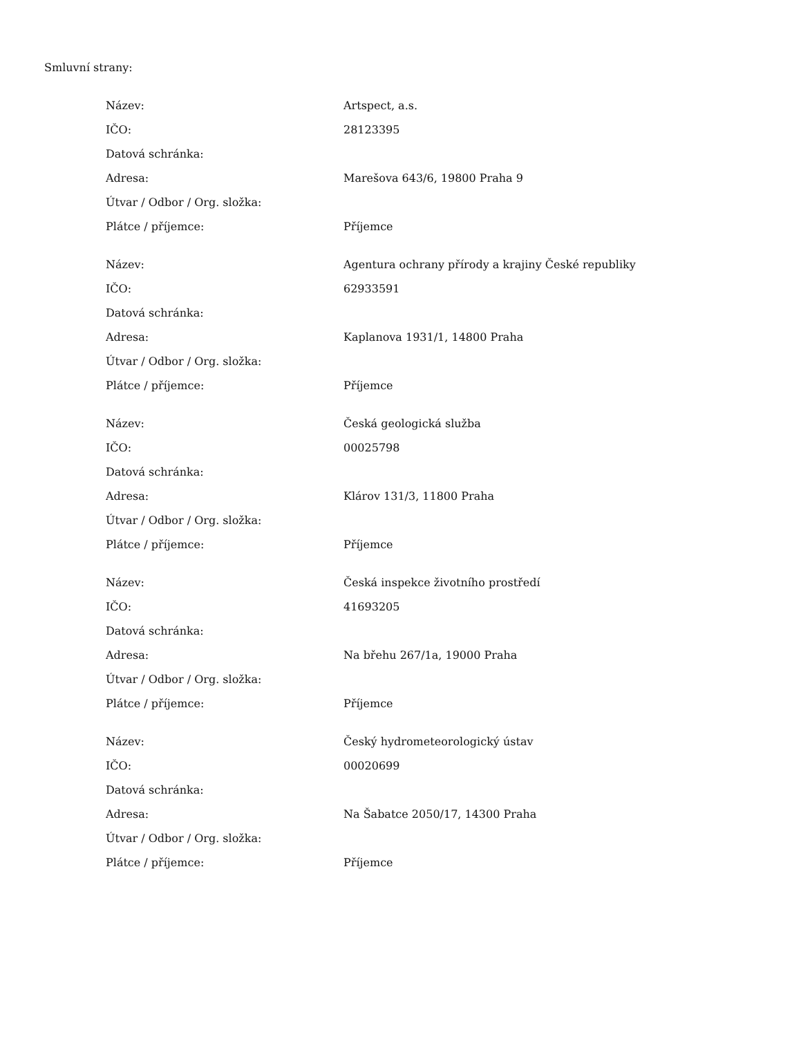Smluvní strany:
| Název: | Artspect, a.s. |
| IČO: | 28123395 |
| Datová schránka: | |
| Adresa: | Marešova 643/6, 19800 Praha 9 |
| Útvar / Odbor / Org. složka: | |
| Plátce / příjemce: | Příjemce |
| Název: | Agentura ochrany přírody a krajiny České republiky |
| IČO: | 62933591 |
| Datová schránka: | |
| Adresa: | Kaplanova 1931/1, 14800 Praha |
| Útvar / Odbor / Org. složka: | |
| Plátce / příjemce: | Příjemce |
| Název: | Česká geologická služba |
| IČO: | 00025798 |
| Datová schránka: | |
| Adresa: | Klárov 131/3, 11800 Praha |
| Útvar / Odbor / Org. složka: | |
| Plátce / příjemce: | Příjemce |
| Název: | Česká inspekce životního prostředí |
| IČO: | 41693205 |
| Datová schránka: | |
| Adresa: | Na břehu 267/1a, 19000 Praha |
| Útvar / Odbor / Org. složka: | |
| Plátce / příjemce: | Příjemce |
| Název: | Český hydrometeorologický ústav |
| IČO: | 00020699 |
| Datová schránka: | |
| Adresa: | Na Šabatce 2050/17, 14300 Praha |
| Útvar / Odbor / Org. složka: | |
| Plátce / příjemce: | Příjemce |